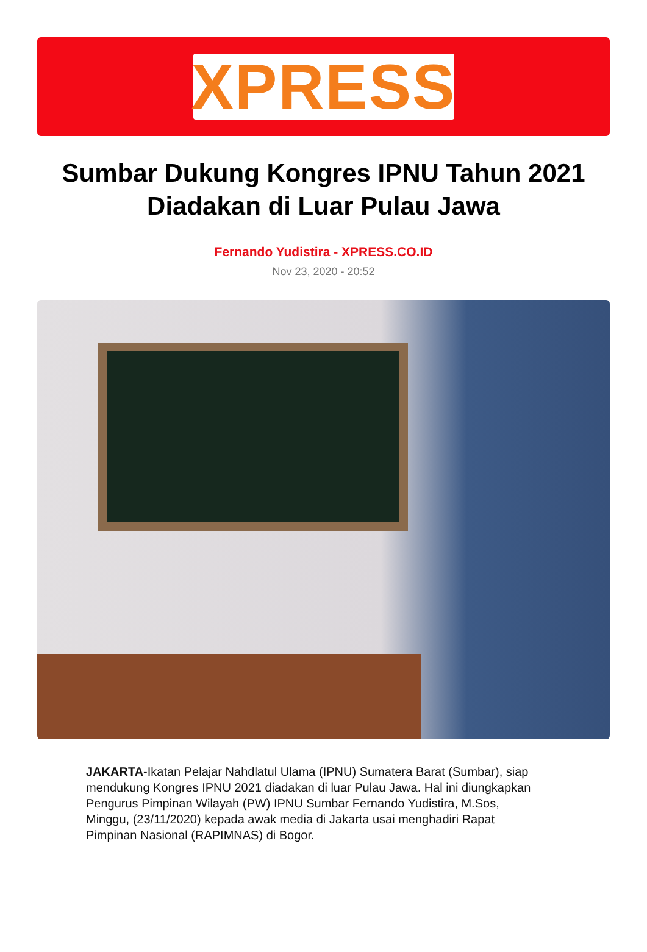XPRESS
Sumbar Dukung Kongres IPNU Tahun 2021 Diadakan di Luar Pulau Jawa
Fernando Yudistira - XPRESS.CO.ID
Nov 23, 2020 - 20:52
JAKARTA-Ikatan Pelajar Nahdlatul Ulama (IPNU) Sumatera Barat (Sumbar), siap mendukung Kongres IPNU 2021 diadakan di luar Pulau Jawa. Hal ini diungkapkan Pengurus Pimpinan Wilayah (PW) IPNU Sumbar Fernando Yudistira, M.Sos, Minggu, (23/11/2020) kepada awak media di Jakarta usai menghadiri Rapat Pimpinan Nasional (RAPIMNAS) di Bogor.